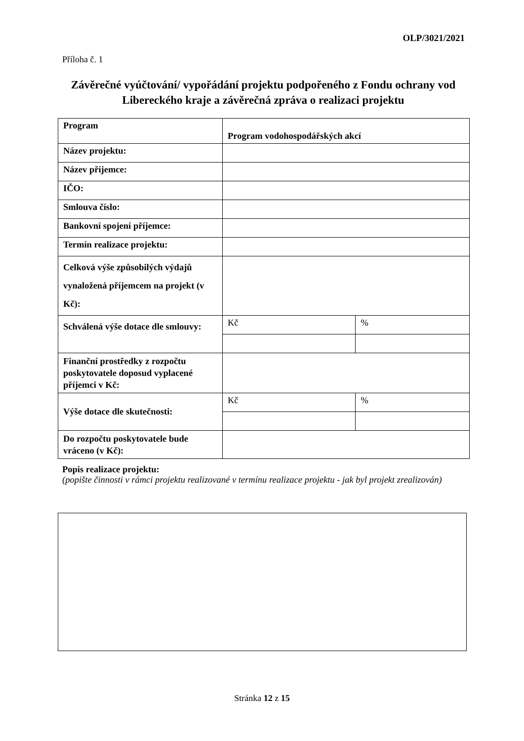OLP/3021/2021
Příloha č. 1
Závěrečné vyúčtování/ vypořádání projektu podpořeného z Fondu ochrany vod Libereckého kraje a závěrečná zpráva o realizaci projektu
| Program | Program vodohospodářských akcí | |
| Název projektu: | | |
| Název příjemce: | | |
| IČO: | | |
| Smlouva číslo: | | |
| Bankovní spojení příjemce: | | |
| Termín realizace projektu: | | |
| Celková výše způsobilých výdajů vynaložená příjemcem na projekt (v Kč): | | |
| Schválená výše dotace dle smlouvy: | Kč | % |
| Finanční prostředky z rozpočtu poskytovatele doposud vyplacené příjemci v Kč: | | |
| Výše dotace dle skutečnosti: | Kč | % |
| Do rozpočtu poskytovatele bude vráceno (v Kč): | | |
Popis realizace projektu:
(popište činnosti v rámci projektu realizované v termínu realizace projektu - jak byl projekt zrealizován)
Stránka 12 z 15